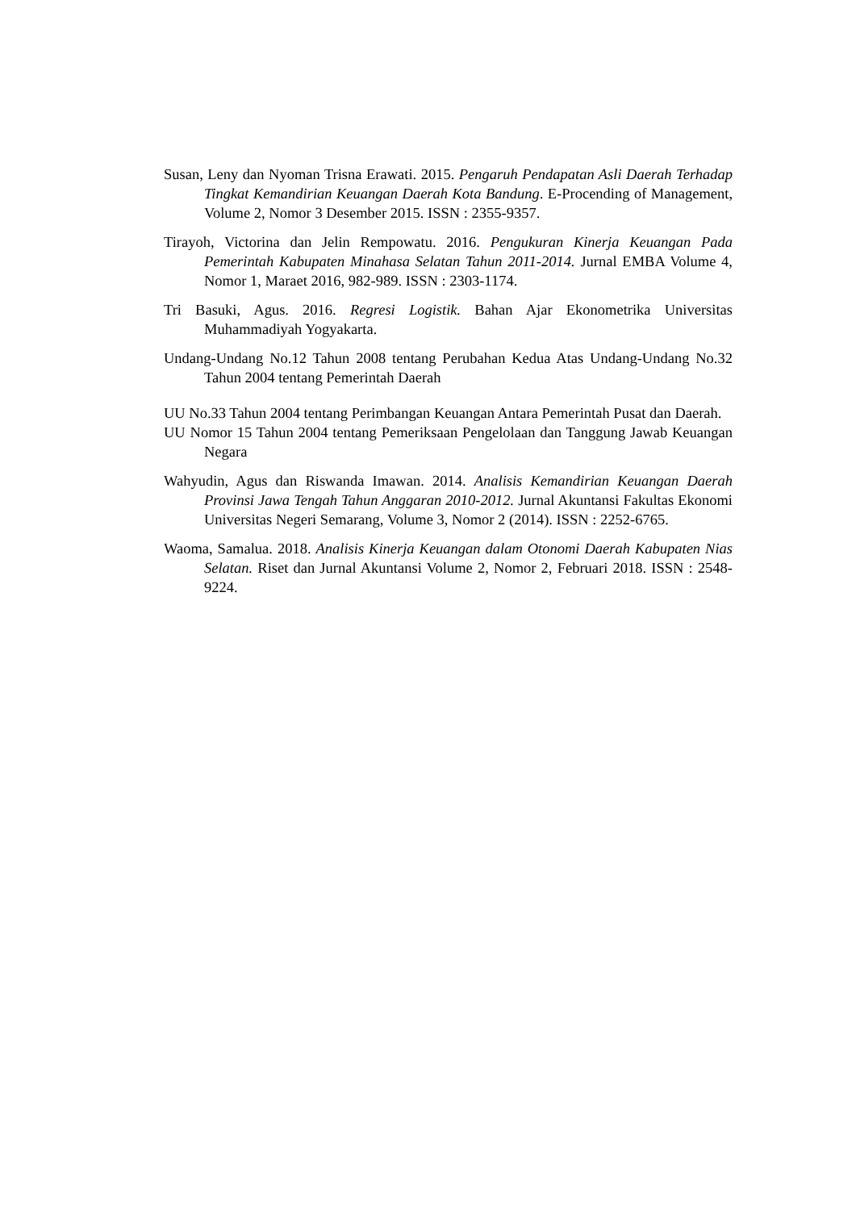Susan, Leny dan Nyoman Trisna Erawati. 2015. Pengaruh Pendapatan Asli Daerah Terhadap Tingkat Kemandirian Keuangan Daerah Kota Bandung. E-Procending of Management, Volume 2, Nomor 3 Desember 2015. ISSN : 2355-9357.
Tirayoh, Victorina dan Jelin Rempowatu. 2016. Pengukuran Kinerja Keuangan Pada Pemerintah Kabupaten Minahasa Selatan Tahun 2011-2014. Jurnal EMBA Volume 4, Nomor 1, Maraet 2016, 982-989. ISSN : 2303-1174.
Tri Basuki, Agus. 2016. Regresi Logistik. Bahan Ajar Ekonometrika Universitas Muhammadiyah Yogyakarta.
Undang-Undang No.12 Tahun 2008 tentang Perubahan Kedua Atas Undang-Undang No.32 Tahun 2004 tentang Pemerintah Daerah
UU No.33 Tahun 2004 tentang Perimbangan Keuangan Antara Pemerintah Pusat dan Daerah.
UU Nomor 15 Tahun 2004 tentang Pemeriksaan Pengelolaan dan Tanggung Jawab Keuangan Negara
Wahyudin, Agus dan Riswanda Imawan. 2014. Analisis Kemandirian Keuangan Daerah Provinsi Jawa Tengah Tahun Anggaran 2010-2012. Jurnal Akuntansi Fakultas Ekonomi Universitas Negeri Semarang, Volume 3, Nomor 2 (2014). ISSN : 2252-6765.
Waoma, Samalua. 2018. Analisis Kinerja Keuangan dalam Otonomi Daerah Kabupaten Nias Selatan. Riset dan Jurnal Akuntansi Volume 2, Nomor 2, Februari 2018. ISSN : 2548-9224.